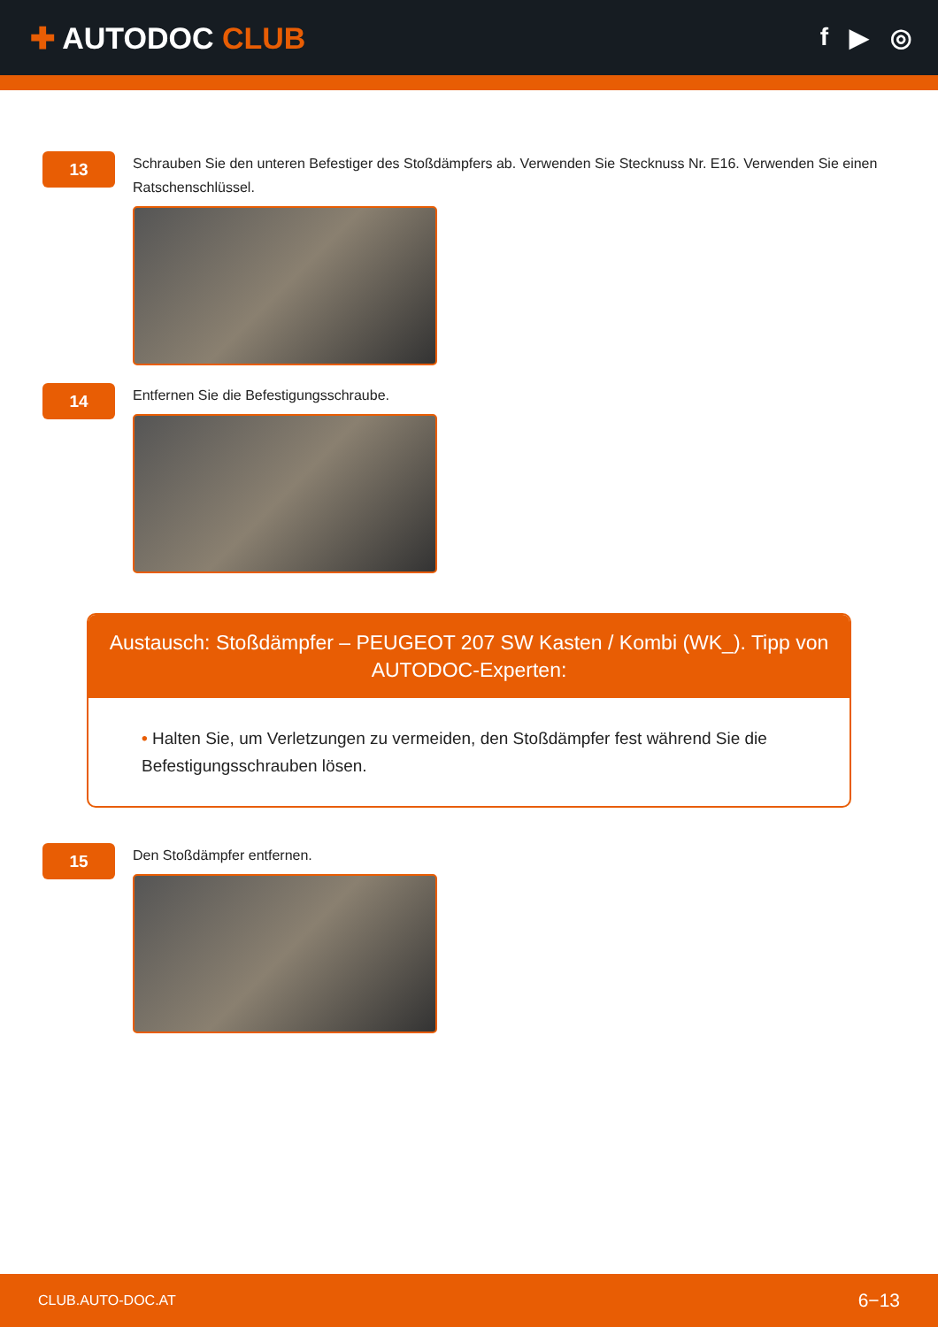✚ AUTODOC CLUB
f ▶ ◎
13
Schrauben Sie den unteren Befestiger des Stoßdämpfers ab. Verwenden Sie Stecknuss Nr. E16. Verwenden Sie einen Ratschenschlüssel.
14
Entfernen Sie die Befestigungsschraube.
Austausch: Stoßdämpfer – PEUGEOT 207 SW Kasten / Kombi (WK_). Tipp von AUTODOC-Experten:
• Halten Sie, um Verletzungen zu vermeiden, den Stoßdämpfer fest während Sie die Befestigungsschrauben lösen.
15
Den Stoßdämpfer entfernen.
CLUB.AUTO-DOC.AT 6−13